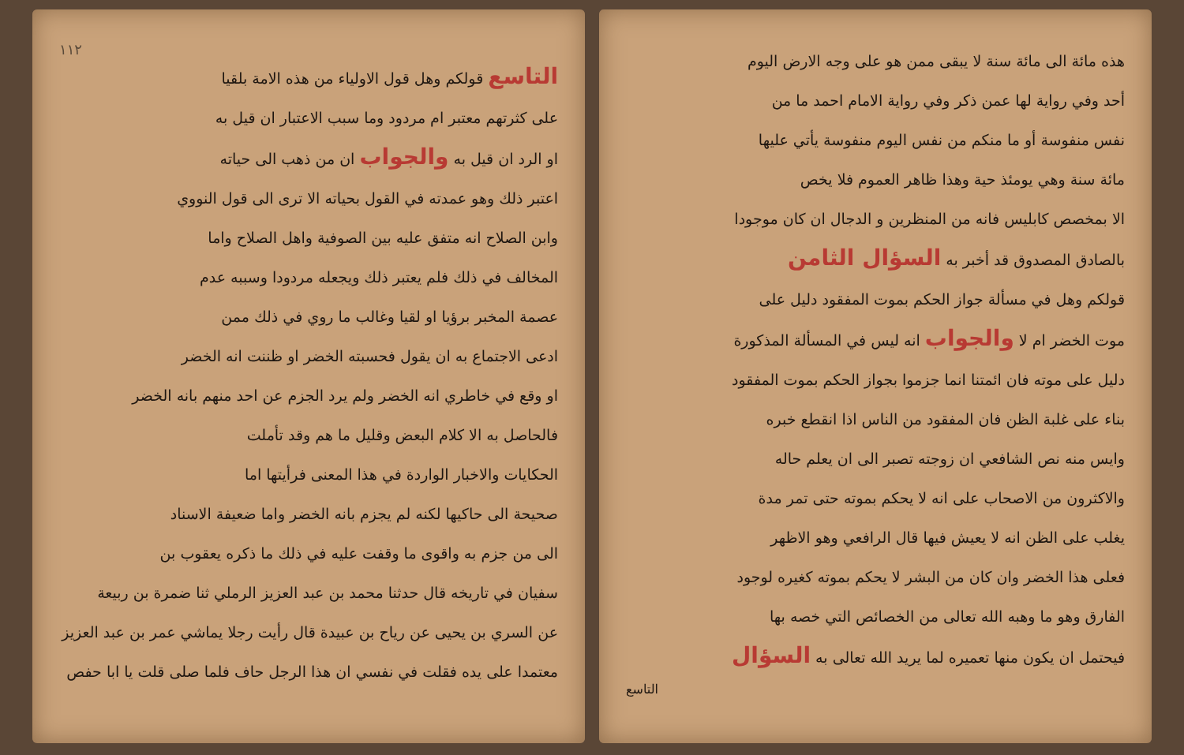هذه مائة الى مائة سنة لا يبقى ممن هو على وجه الارض اليوم
أحد وفي رواية لها عمن ذكر وفي رواية الامام احمد ما من
نفس منفوسة أو ما منكم من نفس اليوم منفوسة يأتي عليها
مائة سنة وهي يومئذ حية وهذا ظاهر العموم فلا يخص
الا بمخصص كابليس فانه من المنظرين و الدجال ان كان موجودا
بالصادق المصدوق قد أخبر به السؤال الثامن
قولكم وهل في مسألة جواز الحكم بموت المفقود دليل على
موت الخضر ام لا والجواب انه ليس في المسألة المذكورة
دليل على موته فان ائمتنا انما جزموا بجواز الحكم بموت المفقود
بناء على غلبة الظن فان المفقود من الناس اذا انقطع خبره
وايس منه نص الشافعي ان زوجته تصبر الى ان يعلم حاله
والاكثرون من الاصحاب على انه لا يحكم بموته حتى تمر مدة
يغلب على الظن انه لا يعيش فيها قال الرافعي وهو الاظهر
فعلى هذا الخضر وان كان من البشر لا يحكم بموته كغيره لوجود
الفارق وهو ما وهبه الله تعالى من الخصائص التي خصه بها
فيحتمل ان يكون منها تعميره لما يريد الله تعالى به السؤال
التاسع
١١٢
التاسع قولكم وهل قول الاولياء من هذه الامة بلقيا
على كثرتهم معتبر ام مردود وما سبب الاعتبار ان قيل به
او الرد ان قيل به والجواب ان من ذهب الى حياته
اعتبر ذلك وهو عمدته في القول بحياته الا ترى الى قول النووي
وابن الصلاح انه متفق عليه بين الصوفية واهل الصلاح واما
المخالف في ذلك فلم يعتبر ذلك ويجعله مردودا وسببه عدم
عصمة المخبر برؤيا او لقيا وغالب ما روي في ذلك ممن
ادعى الاجتماع به ان يقول فحسبته الخضر او ظننت انه الخضر
او وقع في خاطري انه الخضر ولم يرد الجزم عن احد منهم بانه الخضر
فالحاصل به الا كلام البعض وقليل ما هم وقد تأملت
الحكايات والاخبار الواردة في هذا المعنى فرأيتها اما
صحيحة الى حاكيها لكنه لم يجزم بانه الخضر واما ضعيفة الاسناد
الى من جزم به واقوى ما وقفت عليه في ذلك ما ذكره يعقوب بن
سفيان في تاريخه قال حدثنا محمد بن عبد العزيز الرملي ثنا ضمرة بن ربيعة
عن السري بن يحيى عن رياح بن عبيدة قال رأيت رجلا يماشي عمر بن عبد العزيز
معتمدا على يده فقلت في نفسي ان هذا الرجل حاف فلما صلى قلت يا ابا حفص